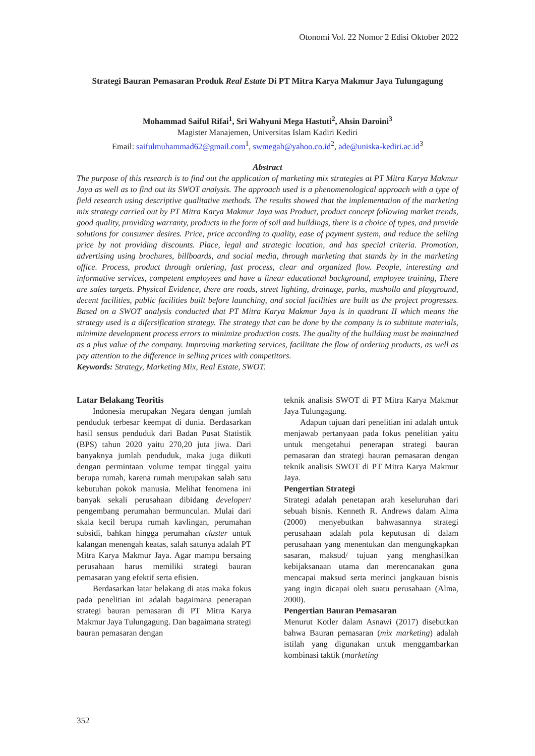Otonomi Vol. 22 Nomor 2 Edisi Oktober 2022
Strategi Bauran Pemasaran Produk Real Estate Di PT Mitra Karya Makmur Jaya Tulungagung
Mohammad Saiful Rifai<sup>1</sup>, Sri Wahyuni Mega Hastuti<sup>2</sup>, Ahsin Daroini<sup>3</sup>
Magister Manajemen, Universitas Islam Kadiri Kediri
Email: saifulmuhammad62@gmail.com<sup>1</sup>, swmegah@yahoo.co.id<sup>2</sup>, ade@uniska-kediri.ac.id<sup>3</sup>
Abstract
The purpose of this research is to find out the application of marketing mix strategies at PT Mitra Karya Makmur Jaya as well as to find out its SWOT analysis. The approach used is a phenomenological approach with a type of field research using descriptive qualitative methods. The results showed that the implementation of the marketing mix strategy carried out by PT Mitra Karya Makmur Jaya was Product, product concept following market trends, good quality, providing warranty, products in the form of soil and buildings, there is a choice of types, and provide solutions for consumer desires. Price, price according to quality, ease of payment system, and reduce the selling price by not providing discounts. Place, legal and strategic location, and has special criteria. Promotion, advertising using brochures, billboards, and social media, through marketing that stands by in the marketing office. Process, product through ordering, fast process, clear and organized flow. People, interesting and informative services, competent employees and have a linear educational background, employee training, There are sales targets. Physical Evidence, there are roads, street lighting, drainage, parks, musholla and playground, decent facilities, public facilities built before launching, and social facilities are built as the project progresses. Based on a SWOT analysis conducted that PT Mitra Karya Makmur Jaya is in quadrant II which means the strategy used is a difersification strategy. The strategy that can be done by the company is to subtitute materials, minimize development process errors to minimize production costs. The quality of the building must be maintained as a plus value of the company. Improving marketing services, facilitate the flow of ordering products, as well as pay attention to the difference in selling prices with competitors.
Keywords: Strategy, Marketing Mix, Real Estate, SWOT.
Latar Belakang Teoritis
Indonesia merupakan Negara dengan jumlah penduduk terbesar keempat di dunia. Berdasarkan hasil sensus penduduk dari Badan Pusat Statistik (BPS) tahun 2020 yaitu 270,20 juta jiwa. Dari banyaknya jumlah penduduk, maka juga diikuti dengan permintaan volume tempat tinggal yaitu berupa rumah, karena rumah merupakan salah satu kebutuhan pokok manusia. Melihat fenomena ini banyak sekali perusahaan dibidang developer/ pengembang perumahan bermunculan. Mulai dari skala kecil berupa rumah kavlingan, perumahan subsidi, bahkan hingga perumahan cluster untuk kalangan menengah keatas, salah satunya adalah PT Mitra Karya Makmur Jaya. Agar mampu bersaing perusahaan harus memiliki strategi bauran pemasaran yang efektif serta efisien.
Berdasarkan latar belakang di atas maka fokus pada penelitian ini adalah bagaimana penerapan strategi bauran pemasaran di PT Mitra Karya Makmur Jaya Tulungagung. Dan bagaimana strategi bauran pemasaran dengan
teknik analisis SWOT di PT Mitra Karya Makmur Jaya Tulungagung.
Adapun tujuan dari penelitian ini adalah untuk menjawab pertanyaan pada fokus penelitian yaitu untuk mengetahui penerapan strategi bauran pemasaran dan strategi bauran pemasaran dengan teknik analisis SWOT di PT Mitra Karya Makmur Jaya.
Pengertian Strategi
Strategi adalah penetapan arah keseluruhan dari sebuah bisnis. Kenneth R. Andrews dalam Alma (2000) menyebutkan bahwasannya strategi perusahaan adalah pola keputusan di dalam perusahaan yang menentukan dan mengungkapkan sasaran, maksud/ tujuan yang menghasilkan kebijaksanaan utama dan merencanakan guna mencapai maksud serta merinci jangkauan bisnis yang ingin dicapai oleh suatu perusahaan (Alma, 2000).
Pengertian Bauran Pemasaran
Menurut Kotler dalam Asnawi (2017) disebutkan bahwa Bauran pemasaran (mix marketing) adalah istilah yang digunakan untuk menggambarkan kombinasi taktik (marketing
352